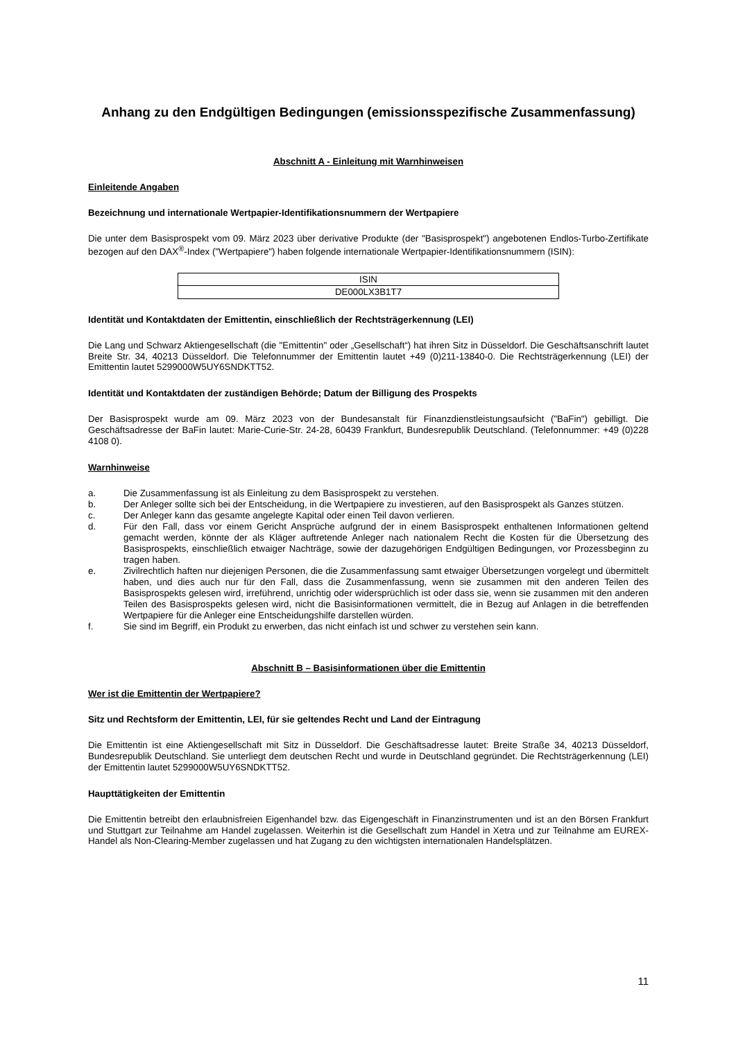Anhang zu den Endgültigen Bedingungen (emissionsspezifische Zusammenfassung)
Abschnitt A - Einleitung mit Warnhinweisen
Einleitende Angaben
Bezeichnung und internationale Wertpapier-Identifikationsnummern der Wertpapiere
Die unter dem Basisprospekt vom 09. März 2023 über derivative Produkte (der "Basisprospekt") angebotenen Endlos-Turbo-Zertifikate bezogen auf den DAX<sup>®</sup>-Index ("Wertpapiere") haben folgende internationale Wertpapier-Identifikationsnummern (ISIN):
| ISIN |
| --- |
| DE000LX3B1T7 |
Identität und Kontaktdaten der Emittentin, einschließlich der Rechtsträgerkennung (LEI)
Die Lang und Schwarz Aktiengesellschaft (die "Emittentin" oder „Gesellschaft“) hat ihren Sitz in Düsseldorf. Die Geschäftsanschrift lautet Breite Str. 34, 40213 Düsseldorf. Die Telefonnummer der Emittentin lautet +49 (0)211-13840-0. Die Rechtsträgerkennung (LEI) der Emittentin lautet 5299000W5UY6SNDKTT52.
Identität und Kontaktdaten der zuständigen Behörde; Datum der Billigung des Prospekts
Der Basisprospekt wurde am 09. März 2023 von der Bundesanstalt für Finanzdienstleistungsaufsicht ("BaFin") gebilligt. Die Geschäftsadresse der BaFin lautet: Marie-Curie-Str. 24-28, 60439 Frankfurt, Bundesrepublik Deutschland. (Telefonnummer: +49 (0)228 4108 0).
Warnhinweise
a. Die Zusammenfassung ist als Einleitung zu dem Basisprospekt zu verstehen.
b. Der Anleger sollte sich bei der Entscheidung, in die Wertpapiere zu investieren, auf den Basisprospekt als Ganzes stützen.
c. Der Anleger kann das gesamte angelegte Kapital oder einen Teil davon verlieren.
d. Für den Fall, dass vor einem Gericht Ansprüche aufgrund der in einem Basisprospekt enthaltenen Informationen geltend gemacht werden, könnte der als Kläger auftretende Anleger nach nationalem Recht die Kosten für die Übersetzung des Basisprospekts, einschließlich etwaiger Nachträge, sowie der dazugehörigen Endgültigen Bedingungen, vor Prozessbeginn zu tragen haben.
e. Zivilrechtlich haften nur diejenigen Personen, die die Zusammenfassung samt etwaiger Übersetzungen vorgelegt und übermittelt haben, und dies auch nur für den Fall, dass die Zusammenfassung, wenn sie zusammen mit den anderen Teilen des Basisprospekts gelesen wird, irreführend, unrichtig oder widersprüchlich ist oder dass sie, wenn sie zusammen mit den anderen Teilen des Basisprospekts gelesen wird, nicht die Basisinformationen vermittelt, die in Bezug auf Anlagen in die betreffenden Wertpapiere für die Anleger eine Entscheidungshilfe darstellen würden.
f. Sie sind im Begriff, ein Produkt zu erwerben, das nicht einfach ist und schwer zu verstehen sein kann.
Abschnitt B – Basisinformationen über die Emittentin
Wer ist die Emittentin der Wertpapiere?
Sitz und Rechtsform der Emittentin, LEI, für sie geltendes Recht und Land der Eintragung
Die Emittentin ist eine Aktiengesellschaft mit Sitz in Düsseldorf. Die Geschäftsadresse lautet: Breite Straße 34, 40213 Düsseldorf, Bundesrepublik Deutschland. Sie unterliegt dem deutschen Recht und wurde in Deutschland gegründet. Die Rechtsträgerkennung (LEI) der Emittentin lautet 5299000W5UY6SNDKTT52.
Haupttätigkeiten der Emittentin
Die Emittentin betreibt den erlaubnisfreien Eigenhandel bzw. das Eigengeschäft in Finanzinstrumenten und ist an den Börsen Frankfurt und Stuttgart zur Teilnahme am Handel zugelassen. Weiterhin ist die Gesellschaft zum Handel in Xetra und zur Teilnahme am EUREX-Handel als Non-Clearing-Member zugelassen und hat Zugang zu den wichtigsten internationalen Handelsplätzen.
11